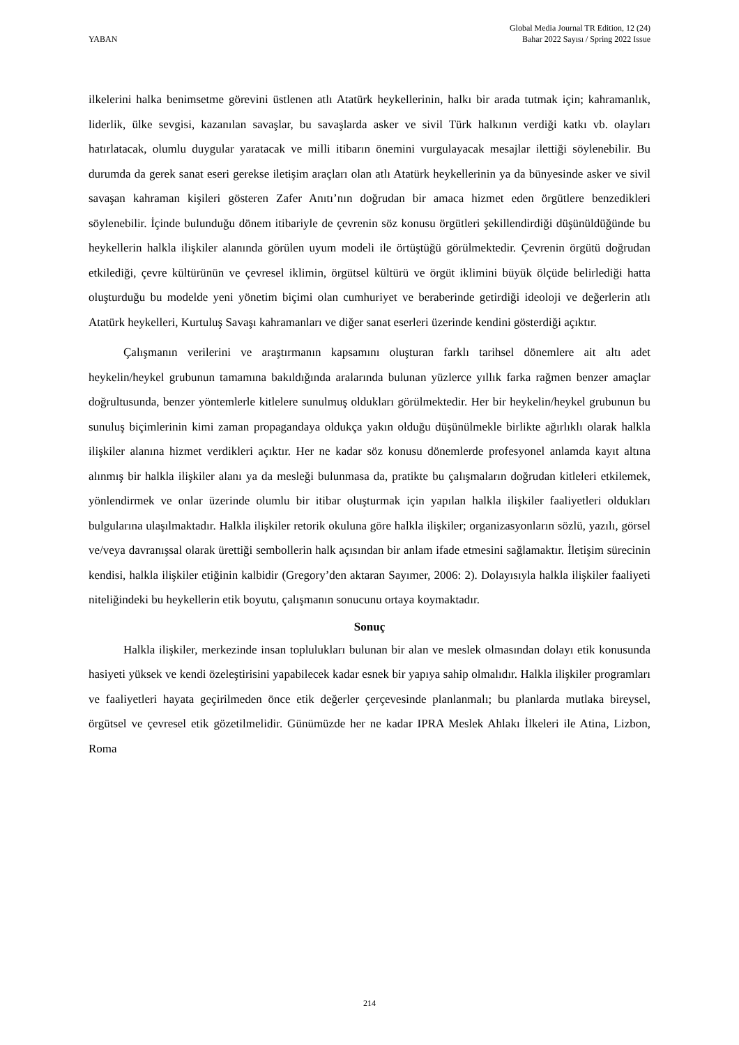YABAN
Global Media Journal TR Edition, 12 (24)
Bahar 2022 Sayısı / Spring 2022 Issue
ilkelerini halka benimsetme görevini üstlenen atlı Atatürk heykellerinin, halkı bir arada tutmak için; kahramanlık, liderlik, ülke sevgisi, kazanılan savaşlar, bu savaşlarda asker ve sivil Türk halkının verdiği katkı vb. olayları hatırlatacak, olumlu duygular yaratacak ve milli itibarın önemini vurgulayacak mesajlar ilettiği söylenebilir. Bu durumda da gerek sanat eseri gerekse iletişim araçları olan atlı Atatürk heykellerinin ya da bünyesinde asker ve sivil savaşan kahraman kişileri gösteren Zafer Anıtı’nın doğrudan bir amaca hizmet eden örgütlere benzedikleri söylenebilir. İçinde bulunduğu dönem itibariyle de çevrenin söz konusu örgütleri şekillendirdiği düşünüldüğünde bu heykellerin halkla ilişkiler alanında görülen uyum modeli ile örtüştüğü görülmektedir. Çevrenin örgütü doğrudan etkilediği, çevre kültürünün ve çevresel iklimin, örgütsel kültürü ve örgüt iklimini büyük ölçüde belirlediği hatta oluşturduğu bu modelde yeni yönetim biçimi olan cumhuriyet ve beraberinde getirdiği ideoloji ve değerlerin atlı Atatürk heykelleri, Kurtuluş Savaşı kahramanları ve diğer sanat eserleri üzerinde kendini gösterdiği açıktır.
Çalışmanın verilerini ve araştırmanın kapsamını oluşturan farklı tarihsel dönemlere ait altı adet heykelin/heykel grubunun tamamına bakıldığında aralarında bulunan yüzlerce yıllık farka rağmen benzer amaçlar doğrultusunda, benzer yöntemlerle kitlelere sunulmuş oldukları görülmektedir. Her bir heykelin/heykel grubunun bu sunuluş biçimlerinin kimi zaman propagandaya oldukça yakın olduğu düşünülmekle birlikte ağırlıklı olarak halkla ilişkiler alanına hizmet verdikleri açıktır. Her ne kadar söz konusu dönemlerde profesyonel anlamda kayıt altına alınmış bir halkla ilişkiler alanı ya da mesleği bulunmasa da, pratikte bu çalışmaların doğrudan kitleleri etkilemek, yönlendirmek ve onlar üzerinde olumlu bir itibar oluşturmak için yapılan halkla ilişkiler faaliyetleri oldukları bulgularına ulaşılmaktadır. Halkla ilişkiler retorik okuluna göre halkla ilişkiler; organizasyonların sözlü, yazılı, görsel ve/veya davranışsal olarak ürettiği sembollerin halk açısından bir anlam ifade etmesini sağlamaktır. İletişim sürecinin kendisi, halkla ilişkiler etiğinin kalbidir (Gregory’den aktaran Sayımer, 2006: 2). Dolayısıyla halkla ilişkiler faaliyeti niteliğindeki bu heykellerin etik boyutu, çalışmanın sonucunu ortaya koymaktadır.
Sonuç
Halkla ilişkiler, merkezinde insan toplulukları bulunan bir alan ve meslek olmasından dolayı etik konusunda hasiyeti yüksek ve kendi özeleştirisini yapabilecek kadar esnek bir yapıya sahip olmalıdır. Halkla ilişkiler programları ve faaliyetleri hayata geçirilmeden önce etik değerler çerçevesinde planlanmalı; bu planlarda mutlaka bireysel, örgütsel ve çevresel etik gözetilmelidir. Günümüzde her ne kadar IPRA Meslek Ahlakı İlkeleri ile Atina, Lizbon, Roma
214